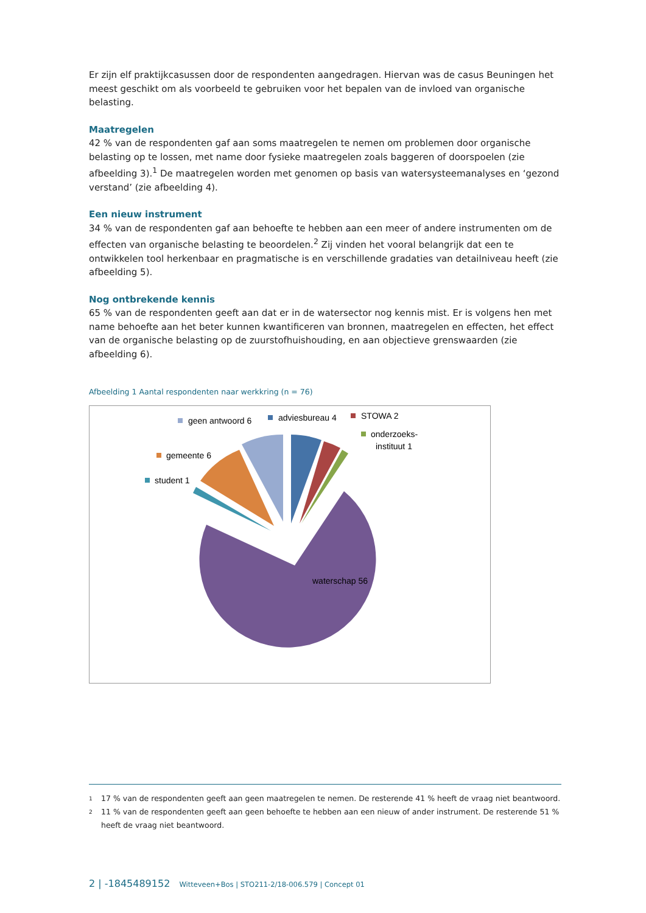Er zijn elf praktijkcasussen door de respondenten aangedragen. Hiervan was de casus Beuningen het meest geschikt om als voorbeeld te gebruiken voor het bepalen van de invloed van organische belasting.
Maatregelen
42 % van de respondenten gaf aan soms maatregelen te nemen om problemen door organische belasting op te lossen, met name door fysieke maatregelen zoals baggeren of doorspoelen (zie afbeelding 3).<sup>1</sup> De maatregelen worden met genomen op basis van watersysteemanalyses en ‘gezond verstand’ (zie afbeelding 4).
Een nieuw instrument
34 % van de respondenten gaf aan behoefte te hebben aan een meer of andere instrumenten om de effecten van organische belasting te beoordelen.<sup>2</sup> Zij vinden het vooral belangrijk dat een te ontwikkelen tool herkenbaar en pragmatische is en verschillende gradaties van detailniveau heeft (zie afbeelding 5).
Nog ontbrekende kennis
65 % van de respondenten geeft aan dat er in de watersector nog kennis mist. Er is volgens hen met name behoefte aan het beter kunnen kwantificeren van bronnen, maatregelen en effecten, het effect van de organische belasting op de zuurstofhuishouding, en aan objectieve grenswaarden (zie afbeelding 6).
Afbeelding 1 Aantal respondenten naar werkkring (n = 76)
geen antwoord 6
adviesbureau 4
STOWA 2
onderzoeks-
instituut 1
gemeente 6
student 1
waterschap 56
<sup>1</sup> 17 % van de respondenten geeft aan geen maatregelen te nemen. De resterende 41 % heeft de vraag niet beantwoord.
<sup>2</sup> 11 % van de respondenten geeft aan geen behoefte te hebben aan een nieuw of ander instrument. De resterende 51 % heeft de vraag niet beantwoord.
2 | -1845489152 Witteveen+Bos | STO211-2/18-006.579 | Concept 01